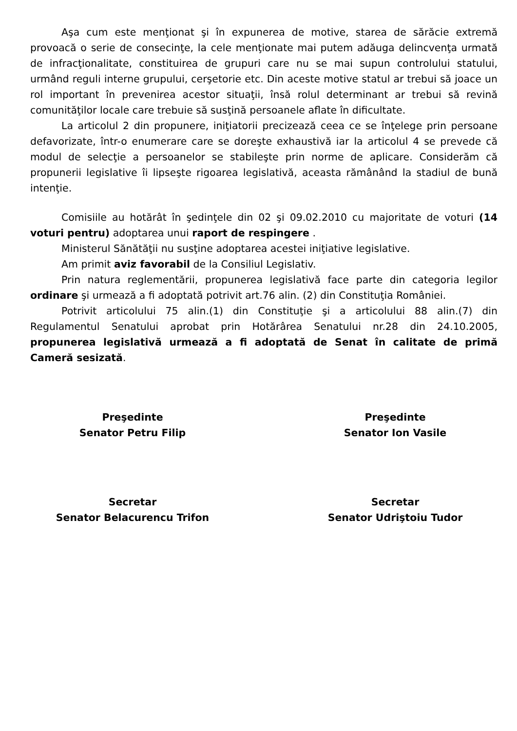Aşa cum este menţionat şi în expunerea de motive, starea de sărăcie extremă provoacă o serie de consecinţe, la cele menţionate mai putem adăuga delincvenţa urmată de infracţionalitate, constituirea de grupuri care nu se mai supun controlului statului, urmând reguli interne grupului, cerşetorie etc. Din aceste motive statul ar trebui să joace un rol important în prevenirea acestor situaţii, însă rolul determinant ar trebui să revină comunităţilor locale care trebuie să susţină persoanele aflate în dificultate.
La articolul 2 din propunere, iniţiatorii precizează ceea ce se înţelege prin persoane defavorizate, într-o enumerare care se doreşte exhaustivă iar la articolul 4 se prevede că modul de selecţie a persoanelor se stabileşte prin norme de aplicare. Considerăm că propunerii legislative îi lipseşte rigoarea legislativă, aceasta rămânând la stadiul de bună intenţie.
Comisiile au hotărât în şedinţele din 02 şi 09.02.2010 cu majoritate de voturi (14 voturi pentru) adoptarea unui raport de respingere .
Ministerul Sănătăţii nu susţine adoptarea acestei iniţiative legislative.
Am primit aviz favorabil de la Consiliul Legislativ.
Prin natura reglementării, propunerea legislativă face parte din categoria legilor ordinare şi urmează a fi adoptată potrivit art.76 alin. (2) din Constituţia României.
Potrivit articolului 75 alin.(1) din Constituţie şi a articolului 88 alin.(7) din Regulamentul Senatului aprobat prin Hotărârea Senatului nr.28 din 24.10.2005, propunerea legislativă urmează a fi adoptată de Senat în calitate de primă Cameră sesizată.
Preşedinte
Senator Petru Filip
Preşedinte
Senator Ion Vasile
Secretar
Senator Belacurencu Trifon
Secretar
Senator Udriştoiu Tudor